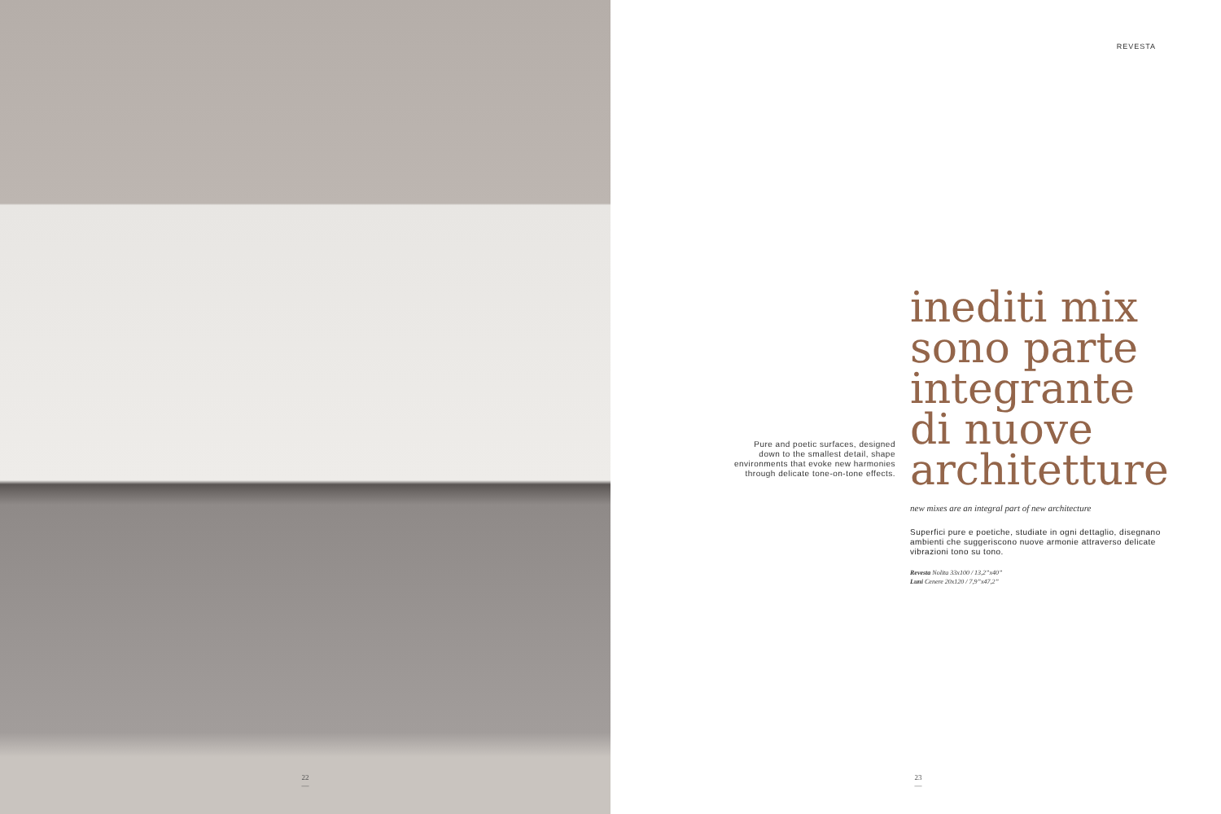22
—
REVESTA
Pure and poetic surfaces, designed down to the smallest detail, shape environments that evoke new harmonies through delicate tone-on-tone effects.
inediti mix sono parte integrante di nuove architetture
new mixes are an integral part of new architecture
Superfici pure e poetiche, studiate in ogni dettaglio, disegnano ambienti che suggeriscono nuove armonie attraverso delicate vibrazioni tono su tono.
Revesta Nolita 33x100 / 13,2”x40”
Luni Cenere 20x120 / 7,9”x47,2”
23
—